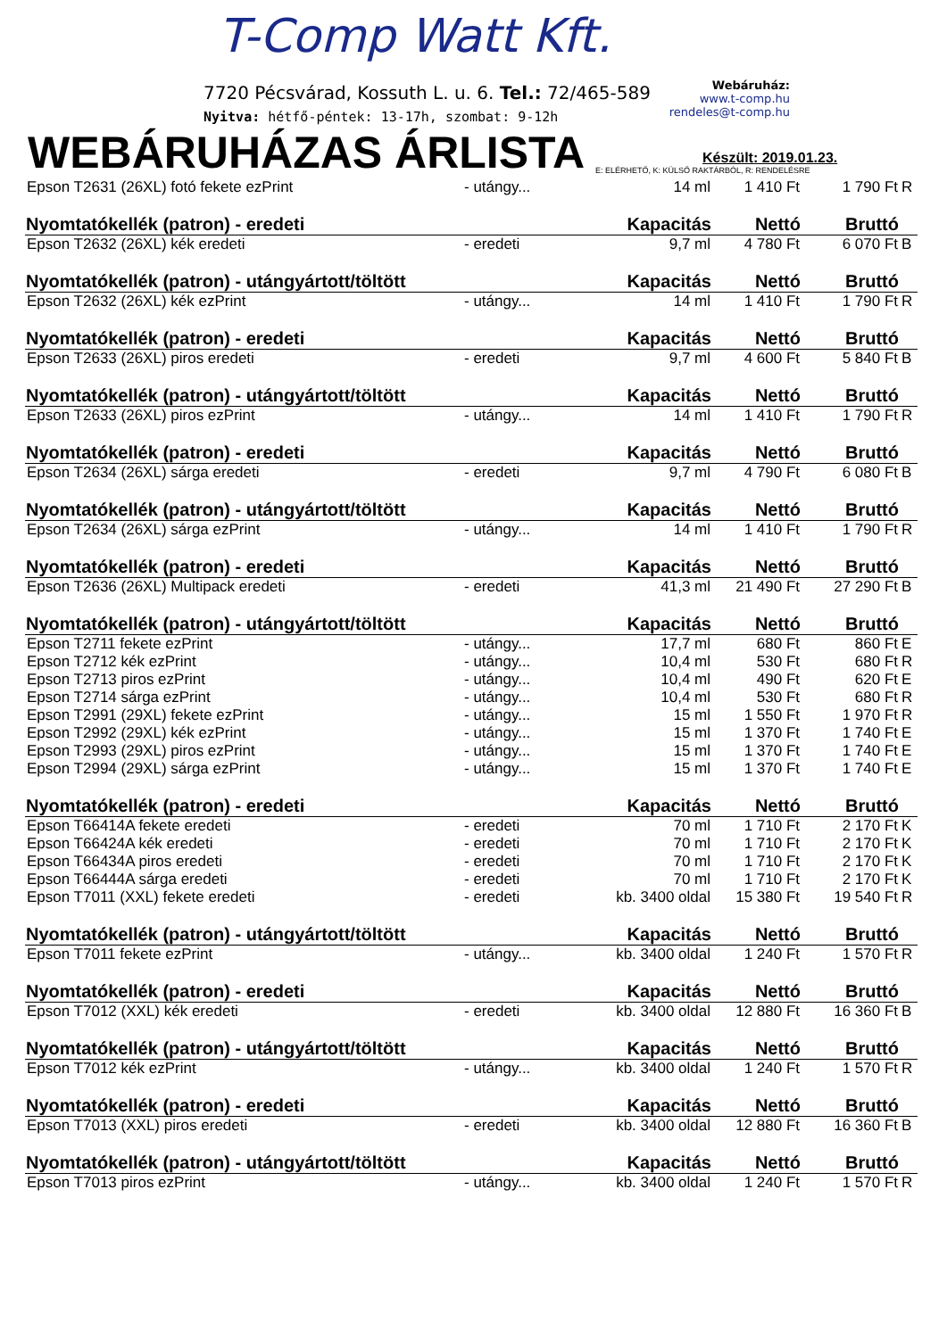T-Comp Watt Kft.
7720 Pécsvárad, Kossuth L. u. 6. Tel.: 72/465-589
Nyitva: hétfő-péntek: 13-17h, szombat: 9-12h
Webáruház:
www.t-comp.hu
rendeles@t-comp.hu
WEBÁRUHÁZAS ÁRLISTA
Készült: 2019.01.23.
E: ELÉRHETŐ, K: KÜLSŐ RAKTÁRBÓL, R: RENDELÉSRE
| Epson T2631 (26XL) fotó fekete ezPrint | - utángy... | 14 ml | 1 410 Ft | 1 790 Ft | R |
| Nyomtatókellék (patron) - eredeti | | Kapacitás | Nettó | Bruttó | |
| Epson T2632 (26XL) kék eredeti | - eredeti | 9,7 ml | 4 780 Ft | 6 070 Ft | B |
| Nyomtatókellék (patron) - utángyártott/töltött | | Kapacitás | Nettó | Bruttó | |
| Epson T2632 (26XL) kék ezPrint | - utángy... | 14 ml | 1 410 Ft | 1 790 Ft | R |
| Nyomtatókellék (patron) - eredeti | | Kapacitás | Nettó | Bruttó | |
| Epson T2633 (26XL) piros eredeti | - eredeti | 9,7 ml | 4 600 Ft | 5 840 Ft | B |
| Nyomtatókellék (patron) - utángyártott/töltött | | Kapacitás | Nettó | Bruttó | |
| Epson T2633 (26XL) piros ezPrint | - utángy... | 14 ml | 1 410 Ft | 1 790 Ft | R |
| Nyomtatókellék (patron) - eredeti | | Kapacitás | Nettó | Bruttó | |
| Epson T2634 (26XL) sárga eredeti | - eredeti | 9,7 ml | 4 790 Ft | 6 080 Ft | B |
| Nyomtatókellék (patron) - utángyártott/töltött | | Kapacitás | Nettó | Bruttó | |
| Epson T2634 (26XL) sárga ezPrint | - utángy... | 14 ml | 1 410 Ft | 1 790 Ft | R |
| Nyomtatókellék (patron) - eredeti | | Kapacitás | Nettó | Bruttó | |
| Epson T2636 (26XL) Multipack eredeti | - eredeti | 41,3 ml | 21 490 Ft | 27 290 Ft | B |
| Nyomtatókellék (patron) - utángyártott/töltött | | Kapacitás | Nettó | Bruttó | |
| Epson T2711 fekete ezPrint | - utángy... | 17,7 ml | 680 Ft | 860 Ft | E |
| Epson T2712 kék ezPrint | - utángy... | 10,4 ml | 530 Ft | 680 Ft | R |
| Epson T2713 piros ezPrint | - utángy... | 10,4 ml | 490 Ft | 620 Ft | E |
| Epson T2714 sárga ezPrint | - utángy... | 10,4 ml | 530 Ft | 680 Ft | R |
| Epson T2991 (29XL) fekete ezPrint | - utángy... | 15 ml | 1 550 Ft | 1 970 Ft | R |
| Epson T2992 (29XL) kék ezPrint | - utángy... | 15 ml | 1 370 Ft | 1 740 Ft | E |
| Epson T2993 (29XL) piros ezPrint | - utángy... | 15 ml | 1 370 Ft | 1 740 Ft | E |
| Epson T2994 (29XL) sárga ezPrint | - utángy... | 15 ml | 1 370 Ft | 1 740 Ft | E |
| Nyomtatókellék (patron) - eredeti | | Kapacitás | Nettó | Bruttó | |
| Epson T66414A fekete eredeti | - eredeti | 70 ml | 1 710 Ft | 2 170 Ft | K |
| Epson T66424A kék eredeti | - eredeti | 70 ml | 1 710 Ft | 2 170 Ft | K |
| Epson T66434A piros eredeti | - eredeti | 70 ml | 1 710 Ft | 2 170 Ft | K |
| Epson T66444A sárga eredeti | - eredeti | 70 ml | 1 710 Ft | 2 170 Ft | K |
| Epson T7011 (XXL) fekete eredeti | - eredeti | kb. 3400 oldal | 15 380 Ft | 19 540 Ft | R |
| Nyomtatókellék (patron) - utángyártott/töltött | | Kapacitás | Nettó | Bruttó | |
| Epson T7011 fekete ezPrint | - utángy... | kb. 3400 oldal | 1 240 Ft | 1 570 Ft | R |
| Nyomtatókellék (patron) - eredeti | | Kapacitás | Nettó | Bruttó | |
| Epson T7012 (XXL) kék eredeti | - eredeti | kb. 3400 oldal | 12 880 Ft | 16 360 Ft | B |
| Nyomtatókellék (patron) - utángyártott/töltött | | Kapacitás | Nettó | Bruttó | |
| Epson T7012 kék ezPrint | - utángy... | kb. 3400 oldal | 1 240 Ft | 1 570 Ft | R |
| Nyomtatókellék (patron) - eredeti | | Kapacitás | Nettó | Bruttó | |
| Epson T7013 (XXL) piros eredeti | - eredeti | kb. 3400 oldal | 12 880 Ft | 16 360 Ft | B |
| Nyomtatókellék (patron) - utángyártott/töltött | | Kapacitás | Nettó | Bruttó | |
| Epson T7013 piros ezPrint | - utángy... | kb. 3400 oldal | 1 240 Ft | 1 570 Ft | R |